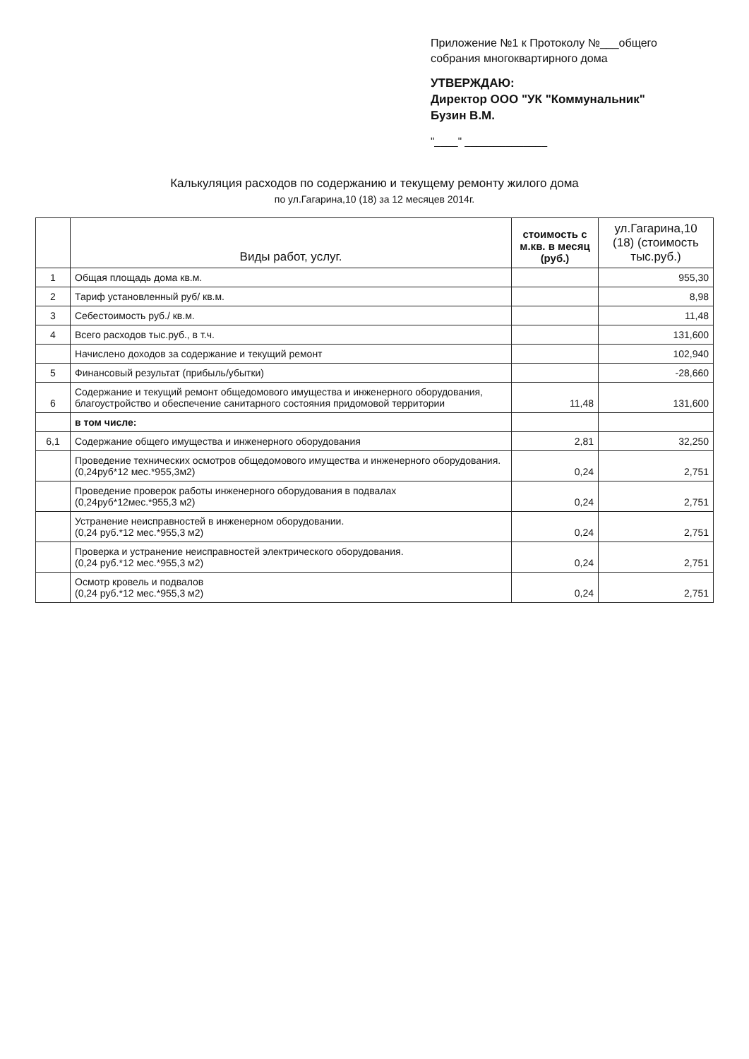Приложение №1 к Протоколу №___общего
собрания многоквартирного дома
УТВЕРЖДАЮ:
Директор ООО "УК "Коммунальник"
Бузин В.М.
"____" ______________
Калькуляция расходов по содержанию и текущему ремонту жилого дома
по ул.Гагарина,10 (18) за 12 месяцев 2014г.
| | Виды работ, услуг. | стоимость с м.кв. в месяц (руб.) | ул.Гагарина,10 (18) (стоимость тыс.руб.) |
| --- | --- | --- | --- |
| 1 | Общая площадь дома кв.м. | | 955,30 |
| 2 | Тариф установленный руб/ кв.м. | | 8,98 |
| 3 | Себестоимость руб./ кв.м. | | 11,48 |
| 4 | Всего расходов тыс.руб., в т.ч. | | 131,600 |
| | Начислено доходов за содержание и текущий ремонт | | 102,940 |
| 5 | Финансовый результат (прибыль/убытки) | | -28,660 |
| 6 | Содержание и текущий ремонт общедомового имущества и инженерного оборудования, благоустройство и обеспечение санитарного состояния придомовой территории | 11,48 | 131,600 |
| | в том числе: | | |
| 6,1 | Содержание общего имущества и инженерного оборудования | 2,81 | 32,250 |
| | Проведение технических осмотров общедомового имущества и инженерного оборудования. (0,24руб*12 мес.*955,3м2) | 0,24 | 2,751 |
| | Проведение проверок работы инженерного оборудования в подвалах (0,24руб*12мес.*955,3 м2) | 0,24 | 2,751 |
| | Устранение неисправностей в инженерном оборудовании. (0,24 руб.*12 мес.*955,3 м2) | 0,24 | 2,751 |
| | Проверка и устранение неисправностей электрического оборудования. (0,24 руб.*12 мес.*955,3 м2) | 0,24 | 2,751 |
| | Осмотр кровель и подвалов (0,24 руб.*12 мес.*955,3 м2) | 0,24 | 2,751 |